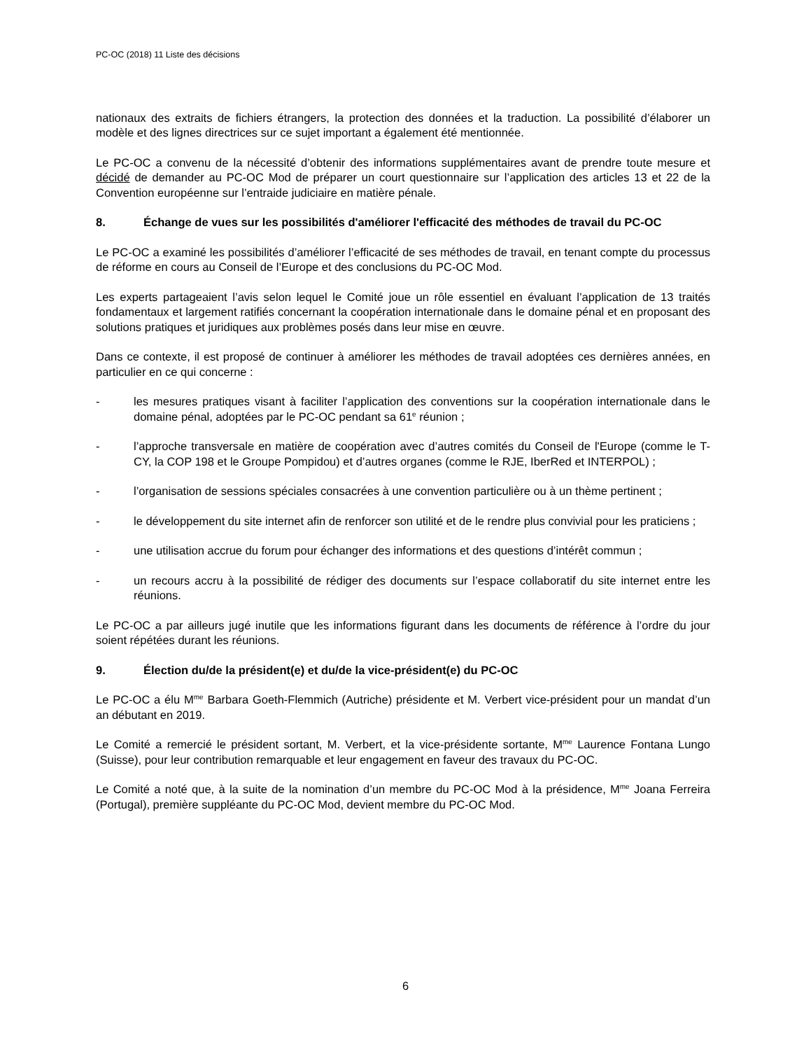PC-OC (2018) 11 Liste des décisions
nationaux des extraits de fichiers étrangers, la protection des données et la traduction. La possibilité d’élaborer un modèle et des lignes directrices sur ce sujet important a également été mentionnée.
Le PC-OC a convenu de la nécessité d’obtenir des informations supplémentaires avant de prendre toute mesure et décidé de demander au PC-OC Mod de préparer un court questionnaire sur l’application des articles 13 et 22 de la Convention européenne sur l’entraide judiciaire en matière pénale.
8. Échange de vues sur les possibilités d'améliorer l'efficacité des méthodes de travail du PC-OC
Le PC-OC a examiné les possibilités d’améliorer l’efficacité de ses méthodes de travail, en tenant compte du processus de réforme en cours au Conseil de l’Europe et des conclusions du PC-OC Mod.
Les experts partageaient l’avis selon lequel le Comité joue un rôle essentiel en évaluant l’application de 13 traités fondamentaux et largement ratifiés concernant la coopération internationale dans le domaine pénal et en proposant des solutions pratiques et juridiques aux problèmes posés dans leur mise en œuvre.
Dans ce contexte, il est proposé de continuer à améliorer les méthodes de travail adoptées ces dernières années, en particulier en ce qui concerne :
- les mesures pratiques visant à faciliter l’application des conventions sur la coopération internationale dans le domaine pénal, adoptées par le PC-OC pendant sa 61<sup>e</sup> réunion ;
- l’approche transversale en matière de coopération avec d’autres comités du Conseil de l'Europe (comme le T-CY, la COP 198 et le Groupe Pompidou) et d’autres organes (comme le RJE, IberRed et INTERPOL) ;
- l’organisation de sessions spéciales consacrées à une convention particulière ou à un thème pertinent ;
- le développement du site internet afin de renforcer son utilité et de le rendre plus convivial pour les praticiens ;
- une utilisation accrue du forum pour échanger des informations et des questions d’intérêt commun ;
- un recours accru à la possibilité de rédiger des documents sur l’espace collaboratif du site internet entre les réunions.
Le PC-OC a par ailleurs jugé inutile que les informations figurant dans les documents de référence à l’ordre du jour soient répétées durant les réunions.
9. Élection du/de la président(e) et du/de la vice-président(e) du PC-OC
Le PC-OC a élu M<sup>me</sup> Barbara Goeth-Flemmich (Autriche) présidente et M. Verbert vice-président pour un mandat d’un an débutant en 2019.
Le Comité a remercié le président sortant, M. Verbert, et la vice-présidente sortante, M<sup>me</sup> Laurence Fontana Lungo (Suisse), pour leur contribution remarquable et leur engagement en faveur des travaux du PC-OC.
Le Comité a noté que, à la suite de la nomination d’un membre du PC-OC Mod à la présidence, M<sup>me</sup> Joana Ferreira (Portugal), première suppléante du PC-OC Mod, devient membre du PC-OC Mod.
6